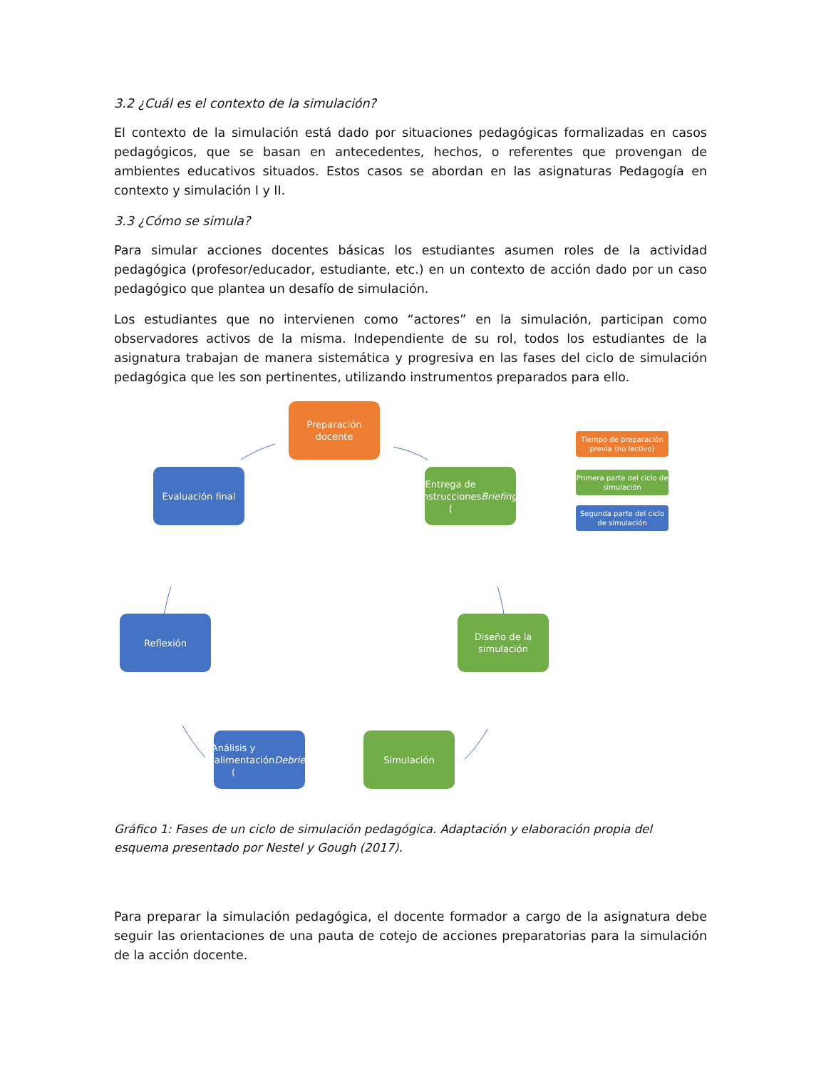3.2 ¿Cuál es el contexto de la simulación?
El contexto de la simulación está dado por situaciones pedagógicas formalizadas en casos pedagógicos, que se basan en antecedentes, hechos, o referentes que provengan de ambientes educativos situados. Estos casos se abordan en las asignaturas Pedagogía en contexto y simulación I y II.
3.3 ¿Cómo se simula?
Para simular acciones docentes básicas los estudiantes asumen roles de la actividad pedagógica (profesor/educador, estudiante, etc.) en un contexto de acción dado por un caso pedagógico que plantea un desafío de simulación.
Los estudiantes que no intervienen como “actores” en la simulación, participan como observadores activos de la misma. Independiente de su rol, todos los estudiantes de la asignatura trabajan de manera sistemática y progresiva en las fases del ciclo de simulación pedagógica que les son pertinentes, utilizando instrumentos preparados para ello.
Preparación docente
Entrega de instrucciones
(Briefing)
Evaluación final
Diseño de la simulación
Reflexión
Análisis y retroalimentación (Debriefing)
Simulación
Tiempo de preparación previa (no lectivo)
Primera parte del ciclo de simulación
Segunda parte del ciclo de simulación
Gráfico 1: Fases de un ciclo de simulación pedagógica. Adaptación y elaboración propia del esquema presentado por Nestel y Gough (2017).
Para preparar la simulación pedagógica, el docente formador a cargo de la asignatura debe seguir las orientaciones de una pauta de cotejo de acciones preparatorias para la simulación de la acción docente.